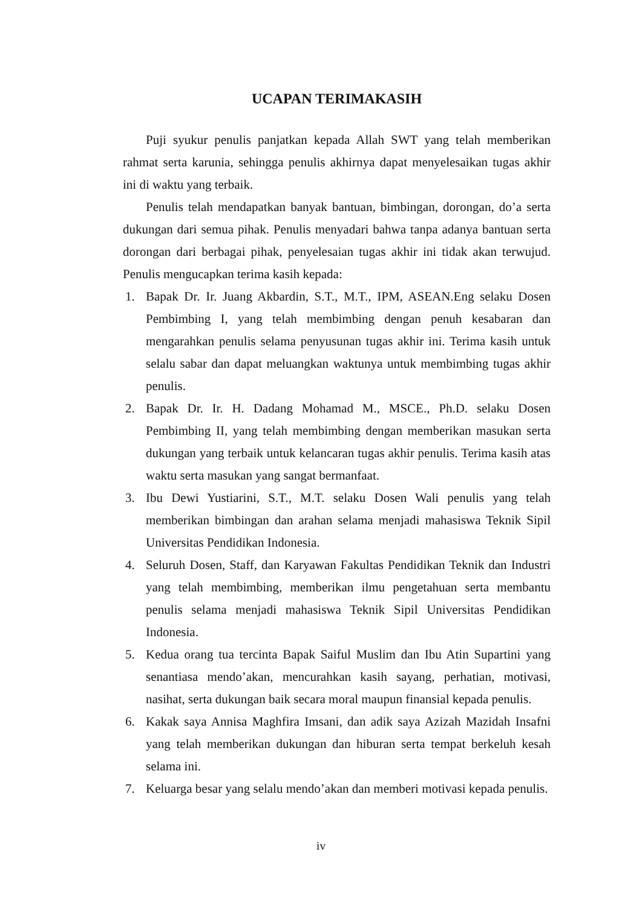UCAPAN TERIMAKASIH
Puji syukur penulis panjatkan kepada Allah SWT yang telah memberikan rahmat serta karunia, sehingga penulis akhirnya dapat menyelesaikan tugas akhir ini di waktu yang terbaik.
Penulis telah mendapatkan banyak bantuan, bimbingan, dorongan, do’a serta dukungan dari semua pihak. Penulis menyadari bahwa tanpa adanya bantuan serta dorongan dari berbagai pihak, penyelesaian tugas akhir ini tidak akan terwujud. Penulis mengucapkan terima kasih kepada:
1. Bapak Dr. Ir. Juang Akbardin, S.T., M.T., IPM, ASEAN.Eng selaku Dosen Pembimbing I, yang telah membimbing dengan penuh kesabaran dan mengarahkan penulis selama penyusunan tugas akhir ini. Terima kasih untuk selalu sabar dan dapat meluangkan waktunya untuk membimbing tugas akhir penulis.
2. Bapak Dr. Ir. H. Dadang Mohamad M., MSCE., Ph.D. selaku Dosen Pembimbing II, yang telah membimbing dengan memberikan masukan serta dukungan yang terbaik untuk kelancaran tugas akhir penulis. Terima kasih atas waktu serta masukan yang sangat bermanfaat.
3. Ibu Dewi Yustiarini, S.T., M.T. selaku Dosen Wali penulis yang telah memberikan bimbingan dan arahan selama menjadi mahasiswa Teknik Sipil Universitas Pendidikan Indonesia.
4. Seluruh Dosen, Staff, dan Karyawan Fakultas Pendidikan Teknik dan Industri yang telah membimbing, memberikan ilmu pengetahuan serta membantu penulis selama menjadi mahasiswa Teknik Sipil Universitas Pendidikan Indonesia.
5. Kedua orang tua tercinta Bapak Saiful Muslim dan Ibu Atin Supartini yang senantiasa mendo’akan, mencurahkan kasih sayang, perhatian, motivasi, nasihat, serta dukungan baik secara moral maupun finansial kepada penulis.
6. Kakak saya Annisa Maghfira Imsani, dan adik saya Azizah Mazidah Insafni yang telah memberikan dukungan dan hiburan serta tempat berkeluh kesah selama ini.
7. Keluarga besar yang selalu mendo’akan dan memberi motivasi kepada penulis.
iv